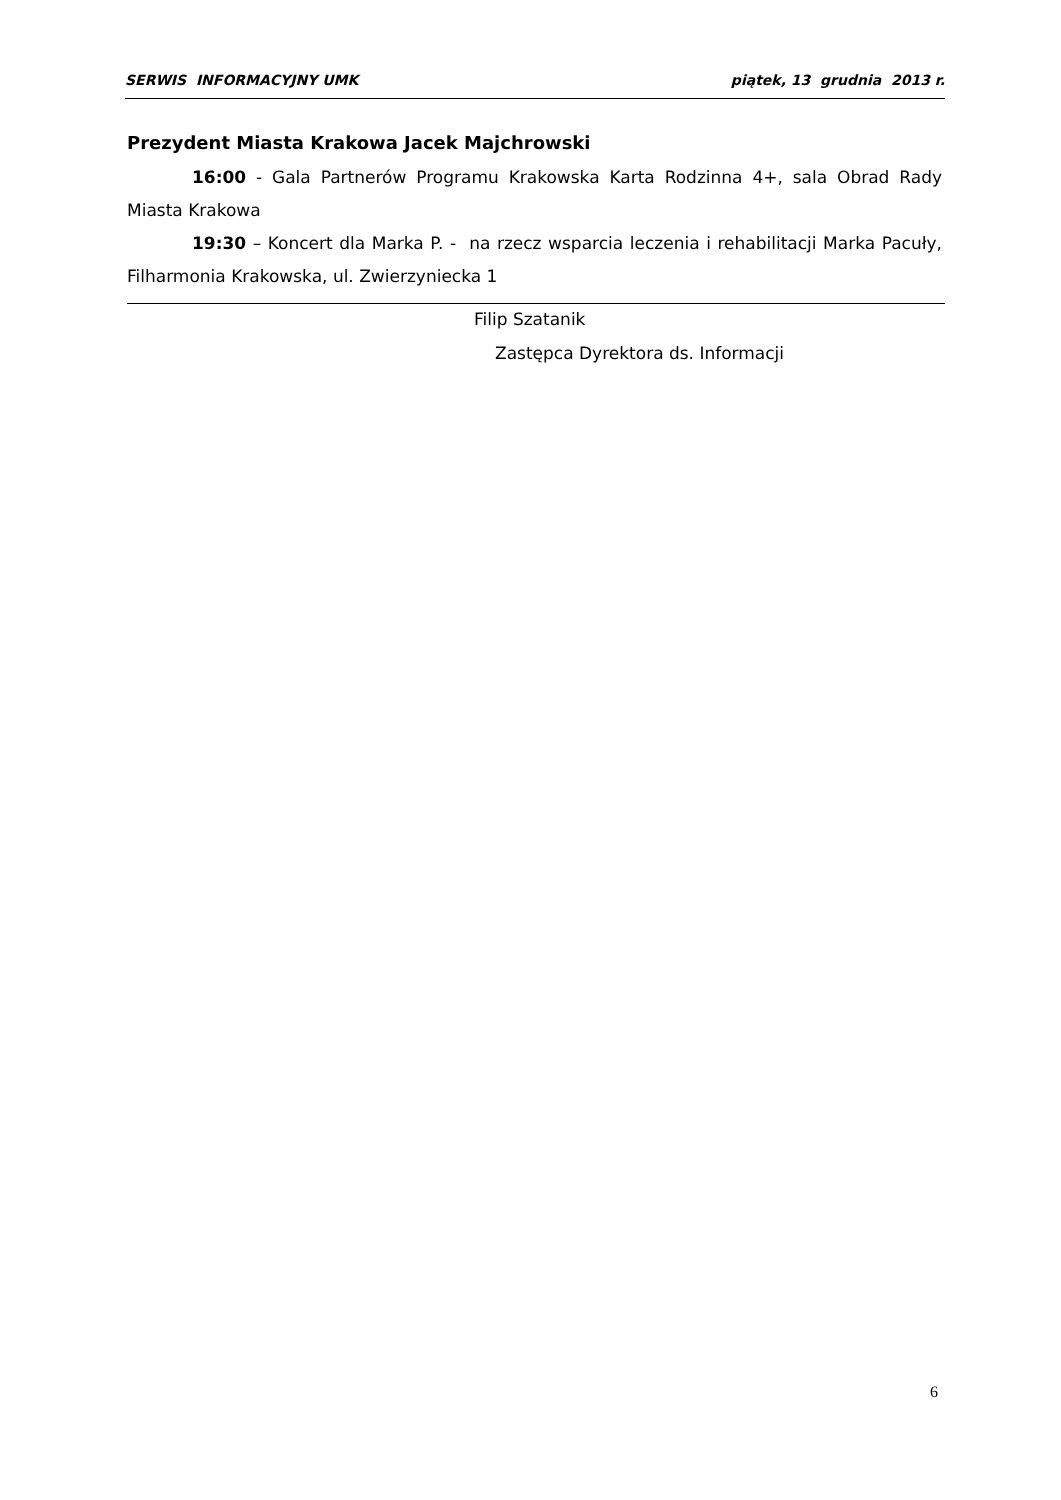SERWIS INFORMACYJNY UMK piątek, 13 grudnia 2013 r.
Prezydent Miasta Krakowa Jacek Majchrowski
16:00 - Gala Partnerów Programu Krakowska Karta Rodzinna 4+, sala Obrad Rady Miasta Krakowa
19:30 – Koncert dla Marka P. - na rzecz wsparcia leczenia i rehabilitacji Marka Pacuły, Filharmonia Krakowska, ul. Zwierzyniecka 1
Filip Szatanik
Zastępca Dyrektora ds. Informacji
6